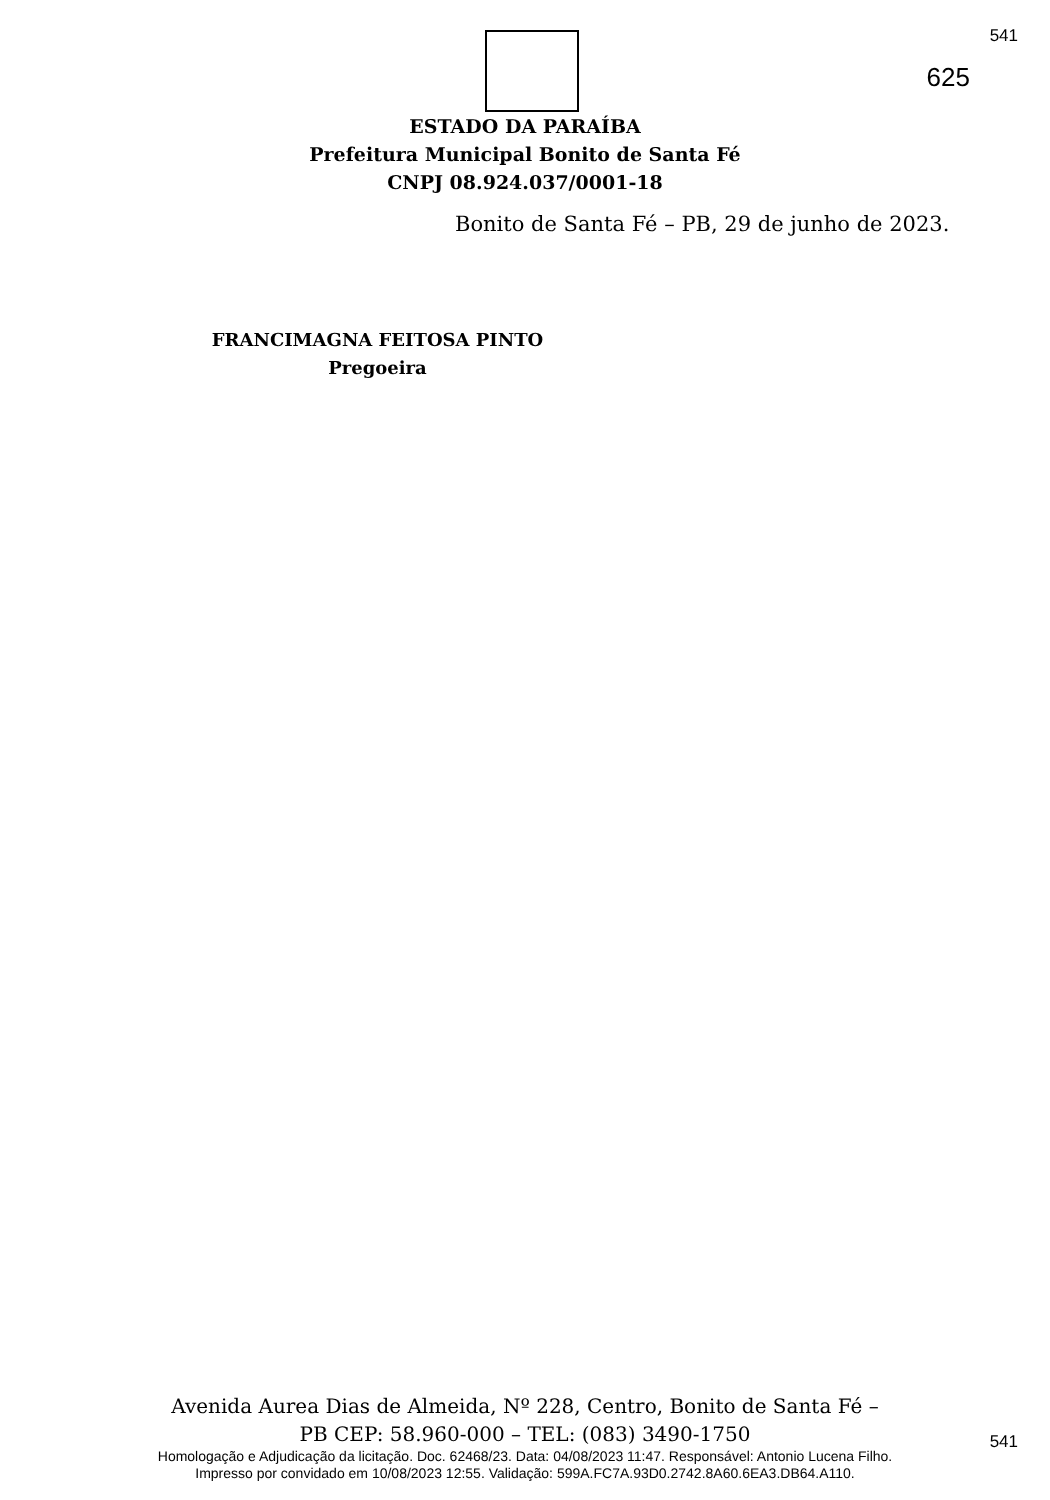541
625
ESTADO DA PARAÍBA
Prefeitura Municipal Bonito de Santa Fé
CNPJ 08.924.037/0001-18
Bonito de Santa Fé – PB, 29 de junho de 2023.
FRANCIMAGNA FEITOSA PINTO
Pregoeira
Avenida Aurea Dias de Almeida, Nº 228, Centro, Bonito de Santa Fé –
PB CEP: 58.960-000 – TEL: (083) 3490-1750
541
Homologação e Adjudicação da licitação. Doc. 62468/23. Data: 04/08/2023 11:47. Responsável: Antonio Lucena Filho.
Impresso por convidado em 10/08/2023 12:55. Validação: 599A.FC7A.93D0.2742.8A60.6EA3.DB64.A110.